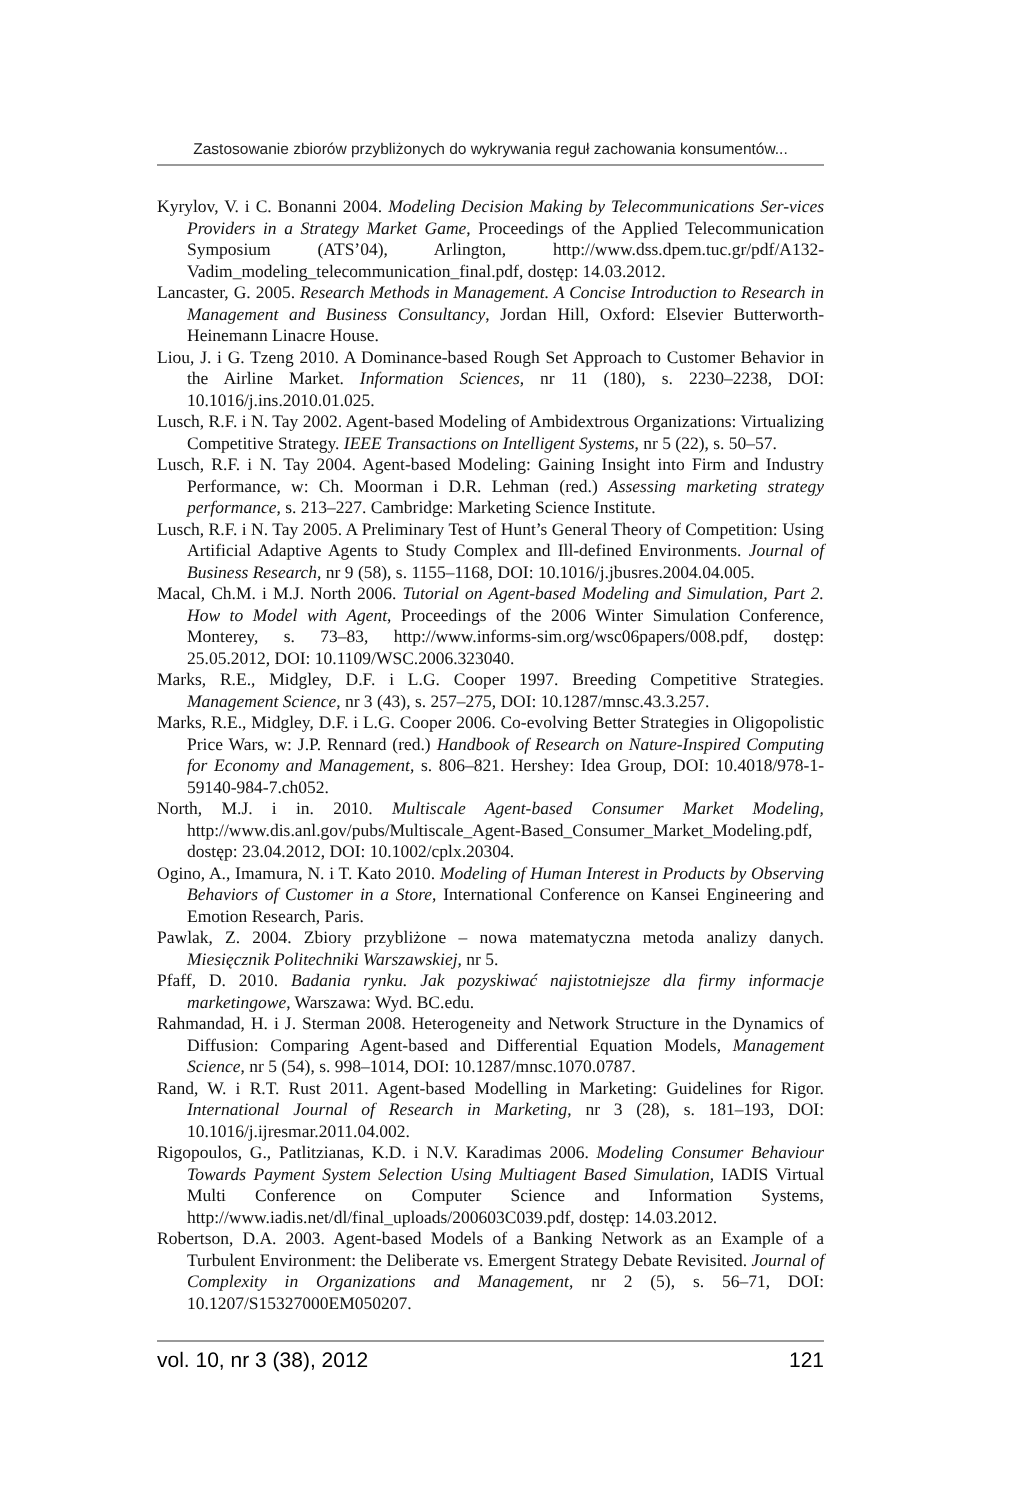Zastosowanie zbiorów przybliżonych do wykrywania reguł zachowania konsumentów...
Kyrylov, V. i C. Bonanni 2004. Modeling Decision Making by Telecommunications Ser-vices Providers in a Strategy Market Game, Proceedings of the Applied Telecommunication Symposium (ATS’04), Arlington, http://www.dss.dpem.tuc.gr/pdf/A132-Vadim_modeling_telecommunication_final.pdf, dostęp: 14.03.2012.
Lancaster, G. 2005. Research Methods in Management. A Concise Introduction to Research in Management and Business Consultancy, Jordan Hill, Oxford: Elsevier Butterworth-Heinemann Linacre House.
Liou, J. i G. Tzeng 2010. A Dominance-based Rough Set Approach to Customer Behavior in the Airline Market. Information Sciences, nr 11 (180), s. 2230–2238, DOI: 10.1016/j.ins.2010.01.025.
Lusch, R.F. i N. Tay 2002. Agent-based Modeling of Ambidextrous Organizations: Virtualizing Competitive Strategy. IEEE Transactions on Intelligent Systems, nr 5 (22), s. 50–57.
Lusch, R.F. i N. Tay 2004. Agent-based Modeling: Gaining Insight into Firm and Industry Performance, w: Ch. Moorman i D.R. Lehman (red.) Assessing marketing strategy performance, s. 213–227. Cambridge: Marketing Science Institute.
Lusch, R.F. i N. Tay 2005. A Preliminary Test of Hunt’s General Theory of Competition: Using Artificial Adaptive Agents to Study Complex and Ill-defined Environments. Journal of Business Research, nr 9 (58), s. 1155–1168, DOI: 10.1016/j.jbusres.2004.04.005.
Macal, Ch.M. i M.J. North 2006. Tutorial on Agent-based Modeling and Simulation, Part 2. How to Model with Agent, Proceedings of the 2006 Winter Simulation Conference, Monterey, s. 73–83, http://www.informs-sim.org/wsc06papers/008.pdf, dostęp: 25.05.2012, DOI: 10.1109/WSC.2006.323040.
Marks, R.E., Midgley, D.F. i L.G. Cooper 1997. Breeding Competitive Strategies. Management Science, nr 3 (43), s. 257–275, DOI: 10.1287/mnsc.43.3.257.
Marks, R.E., Midgley, D.F. i L.G. Cooper 2006. Co-evolving Better Strategies in Oligopolistic Price Wars, w: J.P. Rennard (red.) Handbook of Research on Nature-Inspired Computing for Economy and Management, s. 806–821. Hershey: Idea Group, DOI: 10.4018/978-1-59140-984-7.ch052.
North, M.J. i in. 2010. Multiscale Agent-based Consumer Market Modeling, http://www.dis.anl.gov/pubs/Multiscale_Agent-Based_Consumer_Market_Modeling.pdf, dostęp: 23.04.2012, DOI: 10.1002/cplx.20304.
Ogino, A., Imamura, N. i T. Kato 2010. Modeling of Human Interest in Products by Observing Behaviors of Customer in a Store, International Conference on Kansei Engineering and Emotion Research, Paris.
Pawlak, Z. 2004. Zbiory przybliżone – nowa matematyczna metoda analizy danych. Miesięcznik Politechniki Warszawskiej, nr 5.
Pfaff, D. 2010. Badania rynku. Jak pozyskiwać najistotniejsze dla firmy informacje marketingowe, Warszawa: Wyd. BC.edu.
Rahmandad, H. i J. Sterman 2008. Heterogeneity and Network Structure in the Dynamics of Diffusion: Comparing Agent-based and Differential Equation Models, Management Science, nr 5 (54), s. 998–1014, DOI: 10.1287/mnsc.1070.0787.
Rand, W. i R.T. Rust 2011. Agent-based Modelling in Marketing: Guidelines for Rigor. International Journal of Research in Marketing, nr 3 (28), s. 181–193, DOI: 10.1016/j.ijresmar.2011.04.002.
Rigopoulos, G., Patlitzianas, K.D. i N.V. Karadimas 2006. Modeling Consumer Behaviour Towards Payment System Selection Using Multiagent Based Simulation, IADIS Virtual Multi Conference on Computer Science and Information Systems, http://www.iadis.net/dl/final_uploads/200603C039.pdf, dostęp: 14.03.2012.
Robertson, D.A. 2003. Agent-based Models of a Banking Network as an Example of a Turbulent Environment: the Deliberate vs. Emergent Strategy Debate Revisited. Journal of Complexity in Organizations and Management, nr 2 (5), s. 56–71, DOI: 10.1207/S15327000EM050207.
vol. 10, nr 3 (38), 2012 121